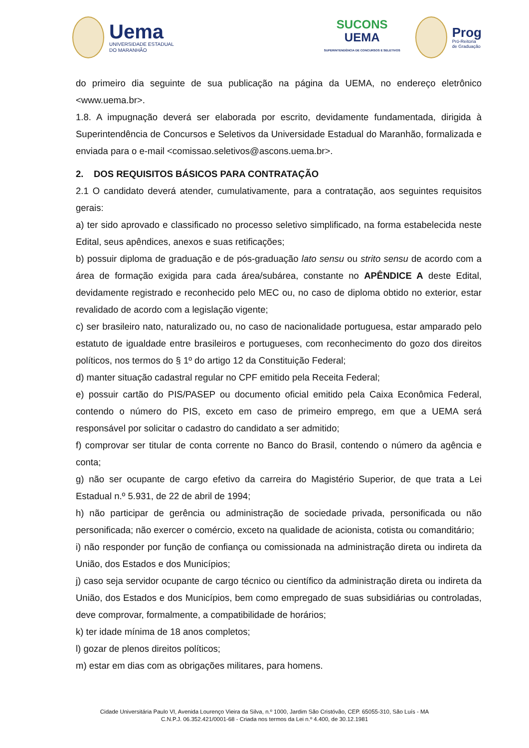Uema
UNIVERSIDADE ESTADUAL
DO MARANHÃO
SUCONS
UEMA
SUPERINTENDÊNCIA DE CONCURSOS E SELETIVOS
Prog
Pró-Reitoria
de Graduação
do primeiro dia seguinte de sua publicação na página da UEMA, no endereço eletrônico <www.uema.br>.
1.8. A impugnação deverá ser elaborada por escrito, devidamente fundamentada, dirigida à Superintendência de Concursos e Seletivos da Universidade Estadual do Maranhão, formalizada e enviada para o e-mail <comissao.seletivos@ascons.uema.br>.
2. DOS REQUISITOS BÁSICOS PARA CONTRATAÇÃO
2.1 O candidato deverá atender, cumulativamente, para a contratação, aos seguintes requisitos gerais:
a) ter sido aprovado e classificado no processo seletivo simplificado, na forma estabelecida neste Edital, seus apêndices, anexos e suas retificações;
b) possuir diploma de graduação e de pós-graduação lato sensu ou strito sensu de acordo com a área de formação exigida para cada área/subárea, constante no APÊNDICE A deste Edital, devidamente registrado e reconhecido pelo MEC ou, no caso de diploma obtido no exterior, estar revalidado de acordo com a legislação vigente;
c) ser brasileiro nato, naturalizado ou, no caso de nacionalidade portuguesa, estar amparado pelo estatuto de igualdade entre brasileiros e portugueses, com reconhecimento do gozo dos direitos políticos, nos termos do § 1º do artigo 12 da Constituição Federal;
d) manter situação cadastral regular no CPF emitido pela Receita Federal;
e) possuir cartão do PIS/PASEP ou documento oficial emitido pela Caixa Econômica Federal, contendo o número do PIS, exceto em caso de primeiro emprego, em que a UEMA será responsável por solicitar o cadastro do candidato a ser admitido;
f) comprovar ser titular de conta corrente no Banco do Brasil, contendo o número da agência e conta;
g) não ser ocupante de cargo efetivo da carreira do Magistério Superior, de que trata a Lei Estadual n.º 5.931, de 22 de abril de 1994;
h) não participar de gerência ou administração de sociedade privada, personificada ou não personificada; não exercer o comércio, exceto na qualidade de acionista, cotista ou comanditário;
i) não responder por função de confiança ou comissionada na administração direta ou indireta da União, dos Estados e dos Municípios;
j) caso seja servidor ocupante de cargo técnico ou científico da administração direta ou indireta da União, dos Estados e dos Municípios, bem como empregado de suas subsidiárias ou controladas, deve comprovar, formalmente, a compatibilidade de horários;
k) ter idade mínima de 18 anos completos;
l) gozar de plenos direitos políticos;
m) estar em dias com as obrigações militares, para homens.
Cidade Universitária Paulo VI, Avenida Lourenço Vieira da Silva, n.º 1000, Jardim São Cristóvão, CEP. 65055-310, São Luís - MA
C.N.P.J. 06.352.421/0001-68 - Criada nos termos da Lei n.º 4.400, de 30.12.1981